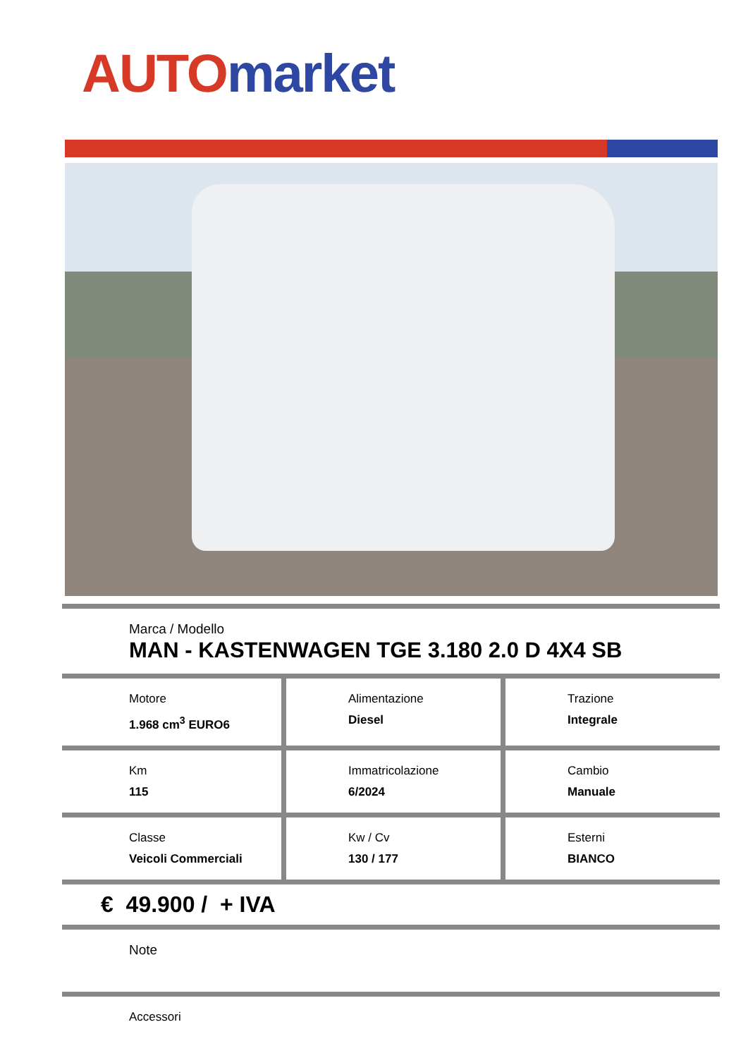AUTO market
Marca / Modello
MAN - KASTENWAGEN TGE 3.180 2.0 D 4X4 SB
Motore
1.968 cm<sup>3</sup> EURO6
Alimentazione
Diesel
Trazione
Integrale
Km
115
Immatricolazione
6/2024
Cambio
Manuale
Classe
Veicoli Commerciali
Kw / Cv
130 / 177
Esterni
BIANCO
€ 49.900 / + IVA
Note
Accessori